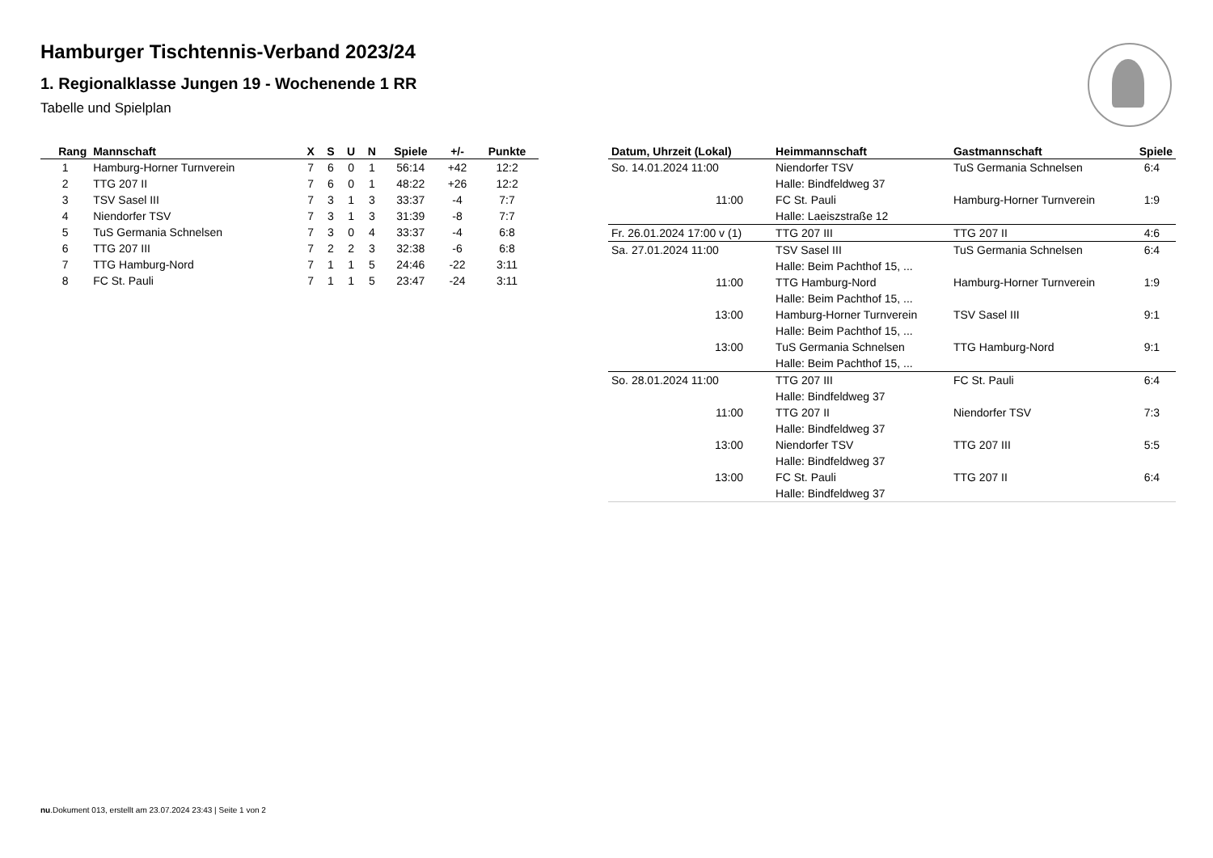Hamburger Tischtennis-Verband 2023/24
1. Regionalklasse Jungen 19 - Wochenende 1 RR
Tabelle und Spielplan
| Rang | Mannschaft | X | S | U | N | Spiele | +/- | Punkte |
| --- | --- | --- | --- | --- | --- | --- | --- | --- |
| 1 | Hamburg-Horner Turnverein | 7 | 6 | 0 | 1 | 56:14 | +42 | 12:2 |
| 2 | TTG 207 II | 7 | 6 | 0 | 1 | 48:22 | +26 | 12:2 |
| 3 | TSV Sasel III | 7 | 3 | 1 | 3 | 33:37 | -4 | 7:7 |
| 4 | Niendorfer TSV | 7 | 3 | 1 | 3 | 31:39 | -8 | 7:7 |
| 5 | TuS Germania Schnelsen | 7 | 3 | 0 | 4 | 33:37 | -4 | 6:8 |
| 6 | TTG 207 III | 7 | 2 | 2 | 3 | 32:38 | -6 | 6:8 |
| 7 | TTG Hamburg-Nord | 7 | 1 | 1 | 5 | 24:46 | -22 | 3:11 |
| 8 | FC St. Pauli | 7 | 1 | 1 | 5 | 23:47 | -24 | 3:11 |
| Datum, Uhrzeit (Lokal) | Heimmannschaft | Gastmannschaft | Spiele |
| --- | --- | --- | --- |
| So. 14.01.2024 11:00 | Niendorfer TSV | TuS Germania Schnelsen | 6:4 |
| | Halle: Bindfeldweg 37 | | |
| 11:00 | FC St. Pauli | Hamburg-Horner Turnverein | 1:9 |
| | Halle: Laeiszstraße 12 | | |
| Fr. 26.01.2024 17:00 v (1) | TTG 207 III | TTG 207 II | 4:6 |
| Sa. 27.01.2024 11:00 | TSV Sasel III | TuS Germania Schnelsen | 6:4 |
| | Halle: Beim Pachthof 15, ... | | |
| 11:00 | TTG Hamburg-Nord | Hamburg-Horner Turnverein | 1:9 |
| | Halle: Beim Pachthof 15, ... | | |
| 13:00 | Hamburg-Horner Turnverein | TSV Sasel III | 9:1 |
| | Halle: Beim Pachthof 15, ... | | |
| 13:00 | TuS Germania Schnelsen | TTG Hamburg-Nord | 9:1 |
| | Halle: Beim Pachthof 15, ... | | |
| So. 28.01.2024 11:00 | TTG 207 III | FC St. Pauli | 6:4 |
| | Halle: Bindfeldweg 37 | | |
| 11:00 | TTG 207 II | Niendorfer TSV | 7:3 |
| | Halle: Bindfeldweg 37 | | |
| 13:00 | Niendorfer TSV | TTG 207 III | 5:5 |
| | Halle: Bindfeldweg 37 | | |
| 13:00 | FC St. Pauli | TTG 207 II | 6:4 |
| | Halle: Bindfeldweg 37 | | |
nu.Dokument 013, erstellt am 23.07.2024 23:43 | Seite 1 von 2